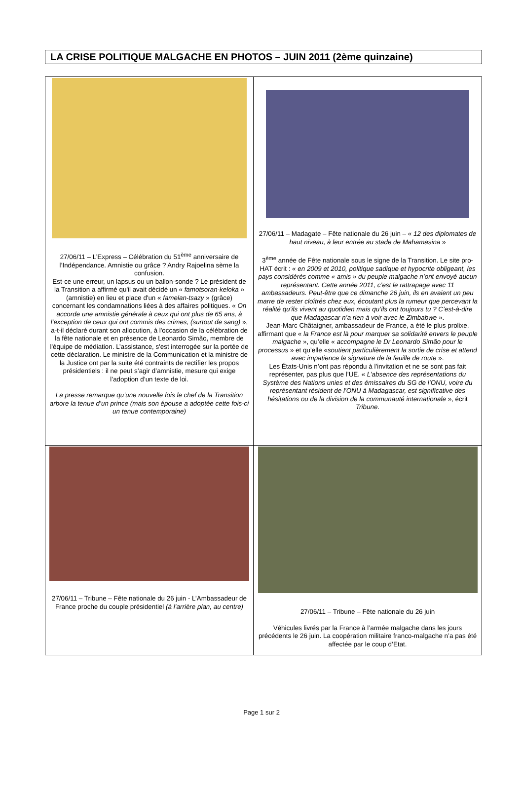LA CRISE POLITIQUE MALGACHE EN PHOTOS – JUIN 2011 (2ème quinzaine)
| 27/06/11 – L’Express – Célébration du 51<sup>ème</sup> anniversaire de l’Indépendance. Amnistie ou grâce ? Andry Rajoelina sème la confusion. Est-ce une erreur, un lapsus ou un ballon-sonde ? Le président de la Transition a affirmé qu'il avait décidé un « famotsoran-keloka » (amnistie) en lieu et place d'un « famelan-tsazy » (grâce) concernant les condamnations liées à des affaires politiques. « On accorde une amnistie générale à ceux qui ont plus de 65 ans, à l'exception de ceux qui ont commis des crimes, (surtout de sang) », a-t-il déclaré durant son allocution, à l'occasion de la célébration de la fête nationale et en présence de Leonardo Simão, membre de l'équipe de médiation. L’assistance, s'est interrogée sur la portée de cette déclaration. Le ministre de la Communication et la ministre de la Justice ont par la suite été contraints de rectifier les propos présidentiels : il ne peut s’agir d’amnistie, mesure qui exige l’adoption d’un texte de loi. La presse remarque qu’une nouvelle fois le chef de la Transition arbore la tenue d’un prince (mais son épouse a adoptée cette fois-ci un tenue contemporaine) | 27/06/11 – Madagate – Fête nationale du 26 juin – « 12 des diplomates de haut niveau, à leur entrée au stade de Mahamasina » 3<sup>ème</sup> année de Fête nationale sous le signe de la Transition. Le site pro-HAT écrit : « en 2009 et 2010, politique sadique et hypocrite obligeant, les pays considérés comme « amis » du peuple malgache n’ont envoyé aucun représentant. Cette année 2011, c’est le rattrapage avec 11 ambassadeurs. Peut-être que ce dimanche 26 juin, ils en avaient un peu marre de rester cloîtrés chez eux, écoutant plus la rumeur que percevant la réalité qu’ils vivent au quotidien mais qu’ils ont toujours tu ? C’est-à-dire que Madagascar n’a rien à voir avec le Zimbabwe » . Jean-Marc Châtaigner, ambassadeur de France, a été le plus prolixe, affirmant que « la France est là pour marquer sa solidarité envers le peuple malgache », qu’elle « accompagne le Dr Leonardo Simão pour le processus » et qu’elle « soutient particulièrement la sortie de crise et attend avec impatience la signature de la feuille de route ». Les États-Unis n’ont pas répondu à l’invitation et ne se sont pas fait représenter, pas plus que l’UE. « L’absence des représentations du Système des Nations unies et des émissaires du SG de l’ONU, voire du représentant résident de l’ONU à Madagascar, est significative des hésitations ou de la division de la communauté internationale », écrit Tribune . |
| 27/06/11 – Tribune – Fête nationale du 26 juin - L’Ambassadeur de France proche du couple présidentiel (à l’arrière plan, au centre) | 27/06/11 – Tribune – Fête nationale du 26 juin Véhicules livrés par la France à l’armée malgache dans les jours précédents le 26 juin. La coopération militaire franco-malgache n’a pas été affectée par le coup d’Etat. |
Page 1 sur 2